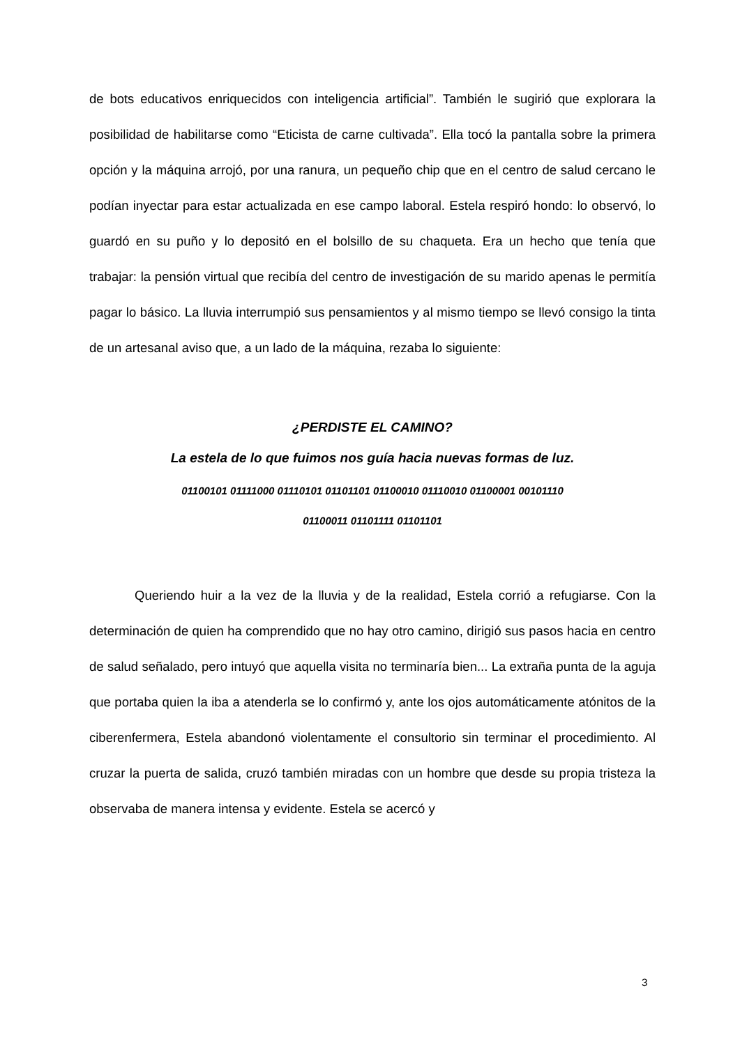de bots educativos enriquecidos con inteligencia artificial”. También le sugirió que explorara la posibilidad de habilitarse como “Eticista de carne cultivada”. Ella tocó la pantalla sobre la primera opción y la máquina arrojó, por una ranura, un pequeño chip que en el centro de salud cercano le podían inyectar para estar actualizada en ese campo laboral. Estela respiró hondo: lo observó, lo guardó en su puño y lo depositó en el bolsillo de su chaqueta. Era un hecho que tenía que trabajar: la pensión virtual que recibía del centro de investigación de su marido apenas le permitía pagar lo básico. La lluvia interrumpió sus pensamientos y al mismo tiempo se llevó consigo la tinta de un artesanal aviso que, a un lado de la máquina, rezaba lo siguiente:
¿PERDISTE EL CAMINO?
La estela de lo que fuimos nos guía hacia nuevas formas de luz.
01100101 01111000 01110101 01101101 01100010 01110010 01100001 00101110
01100011 01101111 01101101
Queriendo huir a la vez de la lluvia y de la realidad, Estela corrió a refugiarse. Con la determinación de quien ha comprendido que no hay otro camino, dirigió sus pasos hacia en centro de salud señalado, pero intuyó que aquella visita no terminaría bien... La extraña punta de la aguja que portaba quien la iba a atenderla se lo confirmó y, ante los ojos automáticamente atónitos de la ciberenfermera, Estela abandonó violentamente el consultorio sin terminar el procedimiento. Al cruzar la puerta de salida, cruzó también miradas con un hombre que desde su propia tristeza la observaba de manera intensa y evidente. Estela se acercó y
3